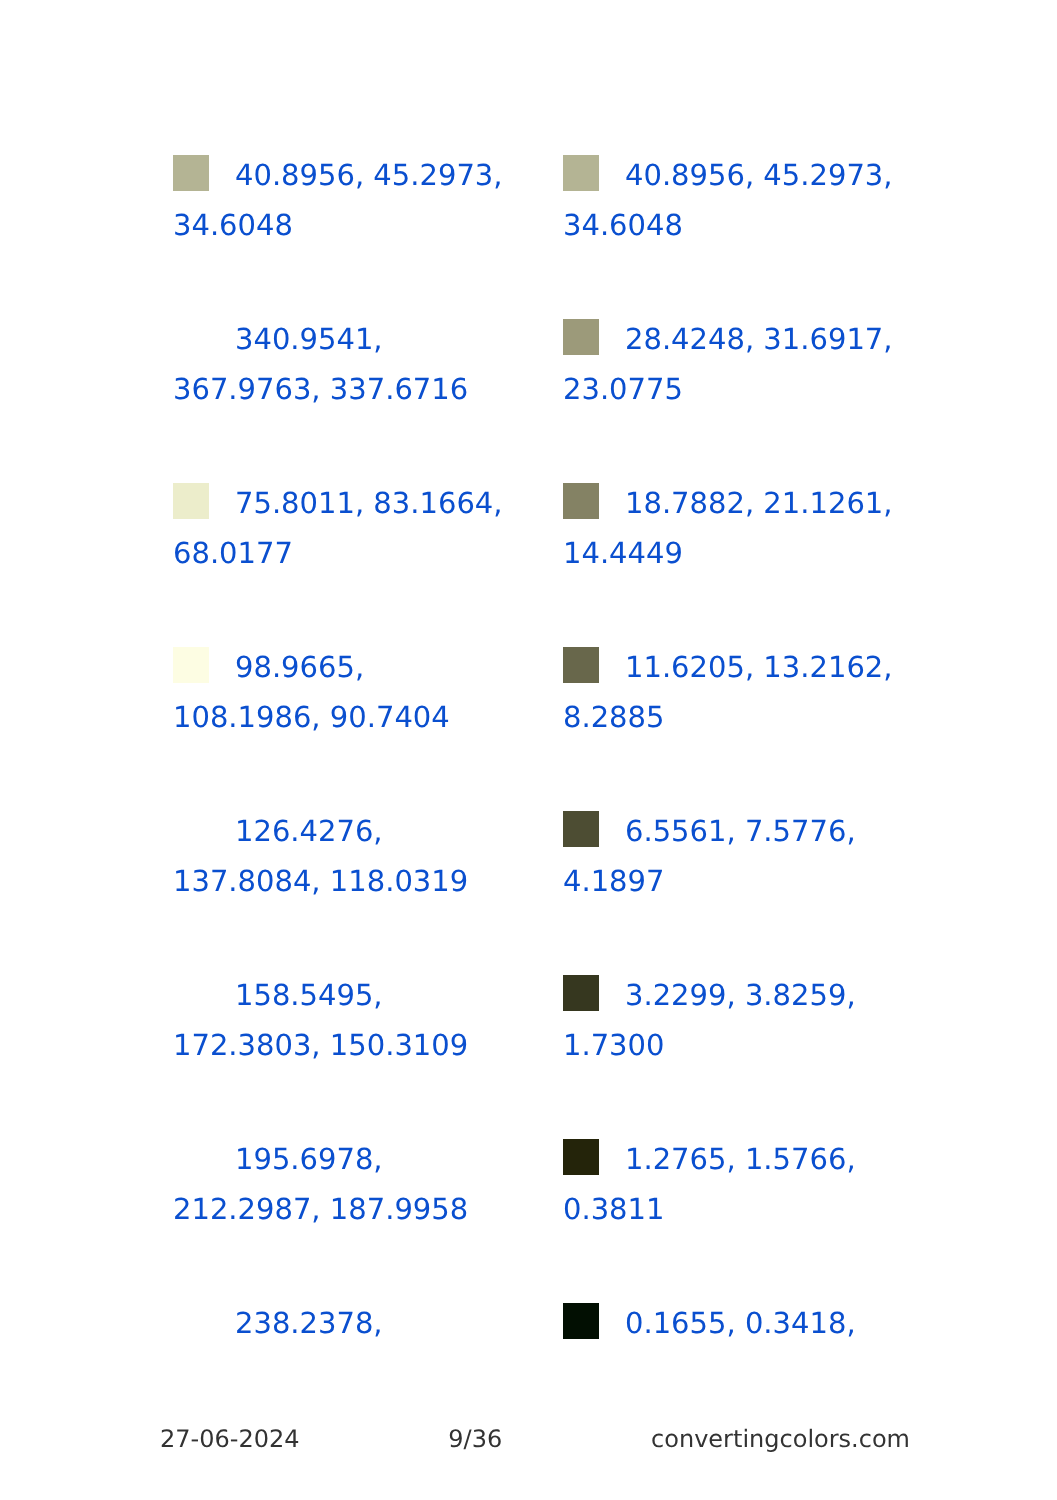40.8956, 45.2973, 34.6048
40.8956, 45.2973, 34.6048
340.9541, 367.9763, 337.6716
28.4248, 31.6917, 23.0775
75.8011, 83.1664, 68.0177
18.7882, 21.1261, 14.4449
98.9665, 108.1986, 90.7404
11.6205, 13.2162, 8.2885
126.4276, 137.8084, 118.0319
6.5561, 7.5776, 4.1897
158.5495, 172.3803, 150.3109
3.2299, 3.8259, 1.7300
195.6978, 212.2987, 187.9958
1.2765, 1.5766, 0.3811
238.2378,
0.1655, 0.3418,
27-06-2024 9/36 convertingcolors.com